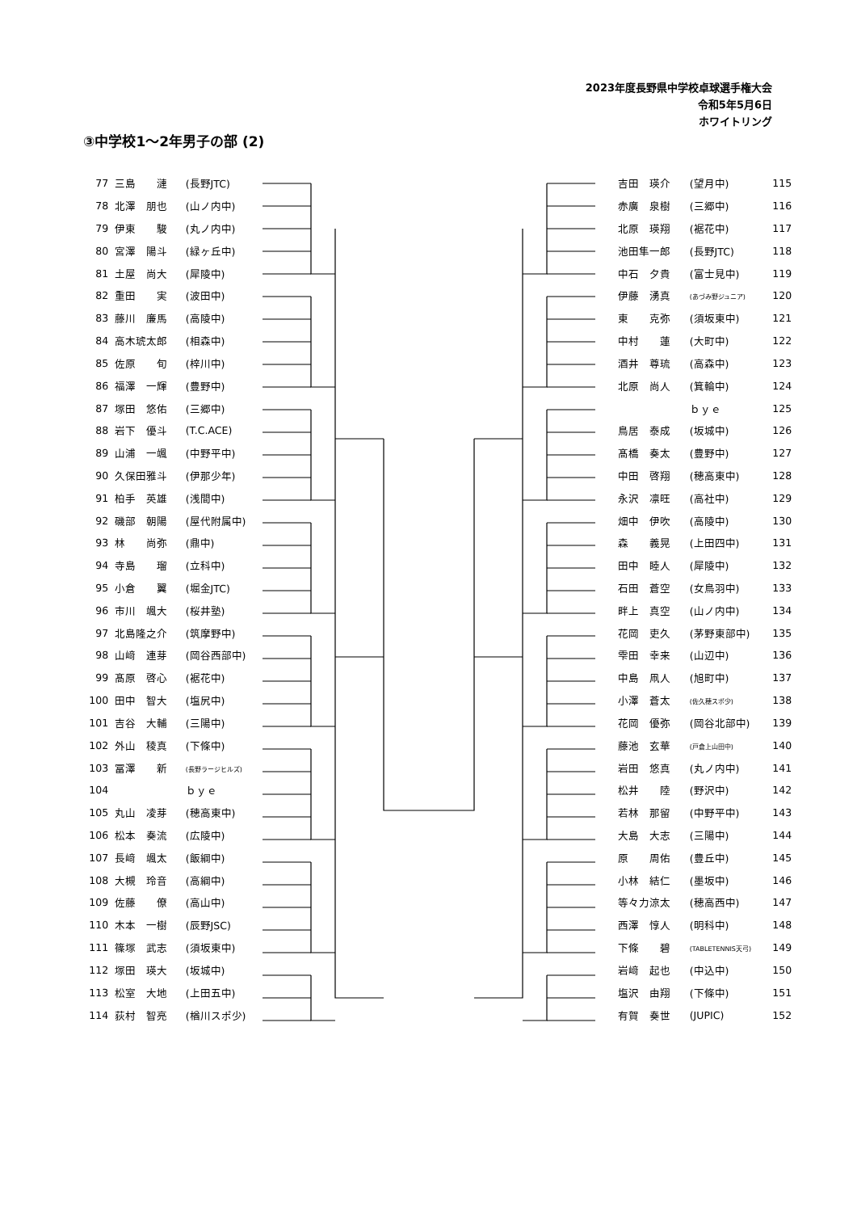2023年度長野県中学校卓球選手権大会
令和5年5月6日
ホワイトリング
③中学校1～2年男子の部 (2)
| 77 | 三島 漣 | (長野JTC) |
| 78 | 北澤 朋也 | (山ノ内中) |
| 79 | 伊東 駿 | (丸ノ内中) |
| 80 | 宮澤 陽斗 | (緑ヶ丘中) |
| 81 | 土屋 尚大 | (犀陵中) |
| 82 | 重田 実 | (波田中) |
| 83 | 藤川 廉馬 | (高陵中) |
| 84 | 高木琥太郎 | (相森中) |
| 85 | 佐原 旬 | (梓川中) |
| 86 | 福澤 一輝 | (豊野中) |
| 87 | 塚田 悠佑 | (三郷中) |
| 88 | 岩下 優斗 | (T.C.ACE) |
| 89 | 山浦 一颯 | (中野平中) |
| 90 | 久保田雅斗 | (伊那少年) |
| 91 | 柏手 英雄 | (浅間中) |
| 92 | 磯部 朝陽 | (屋代附属中) |
| 93 | 林 尚弥 | (鼎中) |
| 94 | 寺島 瑠 | (立科中) |
| 95 | 小倉 翼 | (堀金JTC) |
| 96 | 市川 颯大 | (桜井塾) |
| 97 | 北島隆之介 | (筑摩野中) |
| 98 | 山﨑 連芽 | (岡谷西部中) |
| 99 | 髙原 啓心 | (裾花中) |
| 100 | 田中 智大 | (塩尻中) |
| 101 | 吉谷 大輔 | (三陽中) |
| 102 | 外山 稜真 | (下條中) |
| 103 | 冨澤 新 | (長野ラージヒルズ) |
| 104 | | ｂｙｅ |
| 105 | 丸山 凌芽 | (穂高東中) |
| 106 | 松本 奏流 | (広陵中) |
| 107 | 長﨑 颯太 | (飯綱中) |
| 108 | 大槻 玲音 | (高綱中) |
| 109 | 佐藤 僚 | (高山中) |
| 110 | 木本 一樹 | (辰野JSC) |
| 111 | 篠塚 武志 | (須坂東中) |
| 112 | 塚田 瑛大 | (坂城中) |
| 113 | 松室 大地 | (上田五中) |
| 114 | 荻村 智亮 | (楢川スポ少) |
| 吉田 瑛介 | (望月中) | 115 |
| 赤廣 泉樹 | (三郷中) | 116 |
| 北原 瑛翔 | (裾花中) | 117 |
| 池田隼一郎 | (長野JTC) | 118 |
| 中石 夕貴 | (富士見中) | 119 |
| 伊藤 湧真 | (あづみ野ジュニア) | 120 |
| 東 克弥 | (須坂東中) | 121 |
| 中村 蓮 | (大町中) | 122 |
| 酒井 尊琉 | (高森中) | 123 |
| 北原 尚人 | (箕輪中) | 124 |
| | ｂｙｅ | 125 |
| 鳥居 泰成 | (坂城中) | 126 |
| 髙橋 奏太 | (豊野中) | 127 |
| 中田 啓翔 | (穂高東中) | 128 |
| 永沢 凛旺 | (高社中) | 129 |
| 畑中 伊吹 | (高陵中) | 130 |
| 森 義晃 | (上田四中) | 131 |
| 田中 睦人 | (犀陵中) | 132 |
| 石田 蒼空 | (女鳥羽中) | 133 |
| 畔上 真空 | (山ノ内中) | 134 |
| 花岡 吏久 | (茅野東部中) | 135 |
| 雫田 幸来 | (山辺中) | 136 |
| 中島 凧人 | (旭町中) | 137 |
| 小澤 蒼太 | (佐久穂スポ少) | 138 |
| 花岡 優弥 | (岡谷北部中) | 139 |
| 藤池 玄華 | (戸倉上山田中) | 140 |
| 岩田 悠真 | (丸ノ内中) | 141 |
| 松井 陸 | (野沢中) | 142 |
| 若林 那留 | (中野平中) | 143 |
| 大島 大志 | (三陽中) | 144 |
| 原 周佑 | (豊丘中) | 145 |
| 小林 結仁 | (墨坂中) | 146 |
| 等々力涼太 | (穂高西中) | 147 |
| 西澤 惇人 | (明科中) | 148 |
| 下條 碧 | (TABLETENNIS天弓) | 149 |
| 岩﨑 起也 | (中込中) | 150 |
| 塩沢 由翔 | (下條中) | 151 |
| 有賀 奏世 | (JUPIC) | 152 |